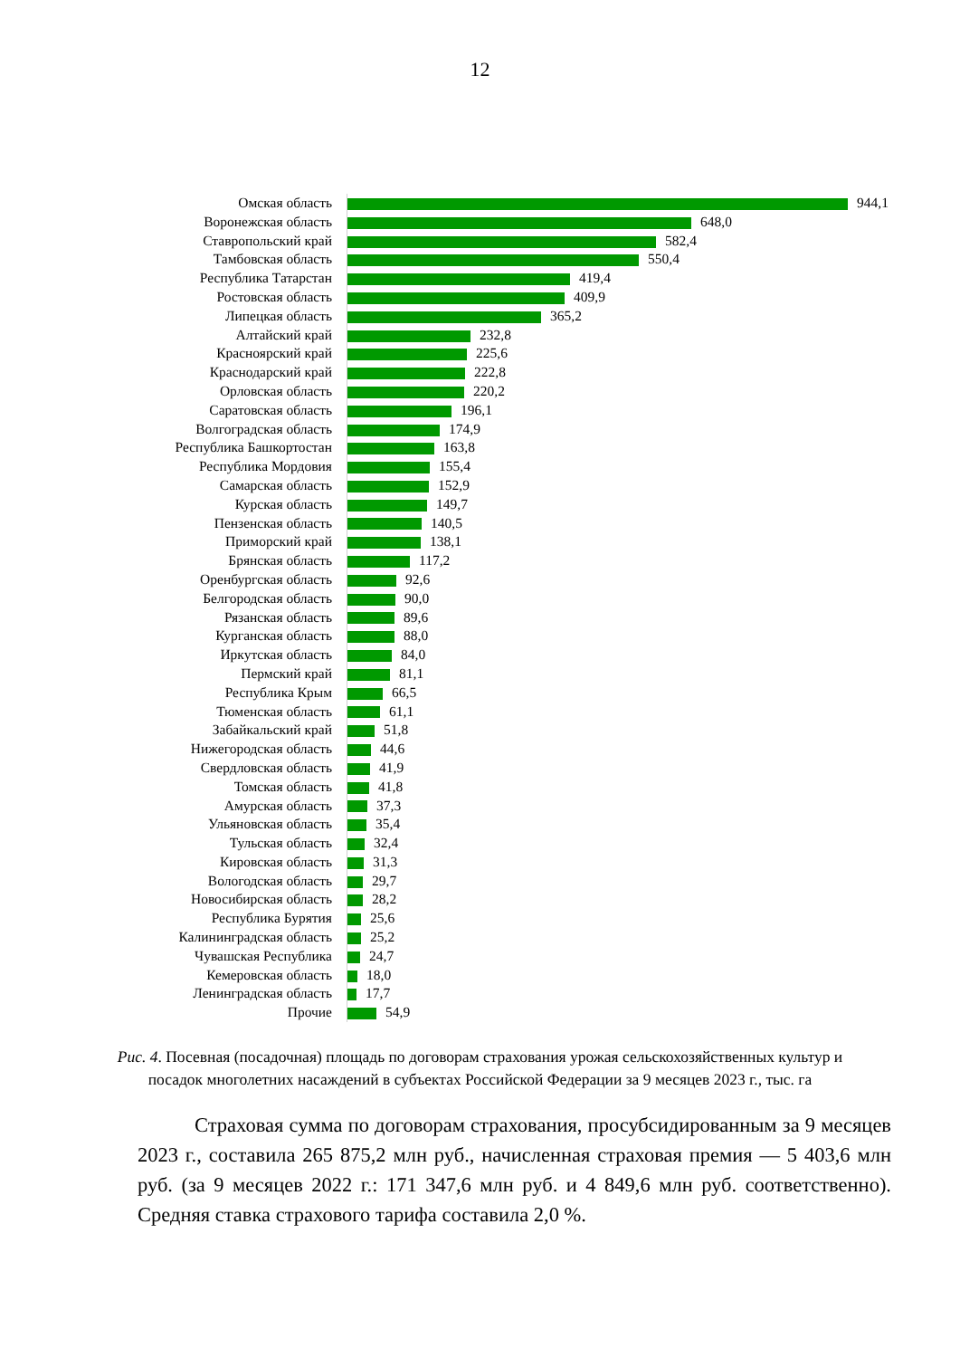12
| Омская область | 944,1 |
| Воронежская область | 648,0 |
| Ставропольский край | 582,4 |
| Тамбовская область | 550,4 |
| Республика Татарстан | 419,4 |
| Ростовская область | 409,9 |
| Липецкая область | 365,2 |
| Алтайский край | 232,8 |
| Красноярский край | 225,6 |
| Краснодарский край | 222,8 |
| Орловская область | 220,2 |
| Саратовская область | 196,1 |
| Волгоградская область | 174,9 |
| Республика Башкортостан | 163,8 |
| Республика Мордовия | 155,4 |
| Самарская область | 152,9 |
| Курская область | 149,7 |
| Пензенская область | 140,5 |
| Приморский край | 138,1 |
| Брянская область | 117,2 |
| Оренбургская область | 92,6 |
| Белгородская область | 90,0 |
| Рязанская область | 89,6 |
| Курганская область | 88,0 |
| Иркутская область | 84,0 |
| Пермский край | 81,1 |
| Республика Крым | 66,5 |
| Тюменская область | 61,1 |
| Забайкальский край | 51,8 |
| Нижегородская область | 44,6 |
| Свердловская область | 41,9 |
| Томская область | 41,8 |
| Амурская область | 37,3 |
| Ульяновская область | 35,4 |
| Тульская область | 32,4 |
| Кировская область | 31,3 |
| Вологодская область | 29,7 |
| Новосибирская область | 28,2 |
| Республика Бурятия | 25,6 |
| Калининградская область | 25,2 |
| Чувашская Республика | 24,7 |
| Кемеровская область | 18,0 |
| Ленинградская область | 17,7 |
| Прочие | 54,9 |
Рис. 4. Посевная (посадочная) площадь по договорам страхования урожая сельскохозяйственных культур и посадок многолетних насаждений в субъектах Российской Федерации за 9 месяцев 2023 г., тыс. га
Страховая сумма по договорам страхования, просубсидированным за 9 месяцев 2023 г., составила 265 875,2 млн руб., начисленная страховая премия — 5 403,6 млн руб. (за 9 месяцев 2022 г.: 171 347,6 млн руб. и 4 849,6 млн руб. соответственно). Средняя ставка страхового тарифа составила 2,0 %.